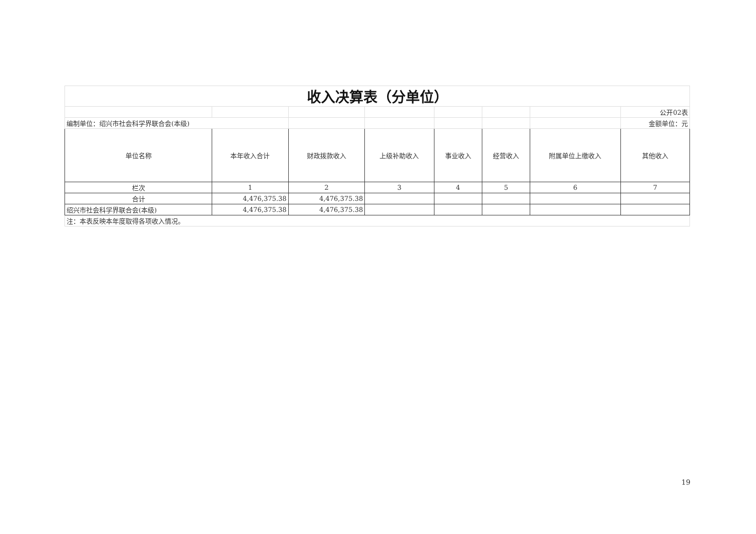| 收入决算表（分单位） | | | | | | | |
| | | | | | | | 公开02表 |
| 编制单位：绍兴市社会科学界联合会(本级) | | | | | | | 金额单位：元 |
| 单位名称 | 本年收入合计 | 财政拨款收入 | 上级补助收入 | 事业收入 | 经营收入 | 附属单位上缴收入 | 其他收入 |
| 栏次 | 1 | 2 | 3 | 4 | 5 | 6 | 7 |
| 合计 | 4,476,375.38 | 4,476,375.38 | | | | | |
| 绍兴市社会科学界联合会(本级) | 4,476,375.38 | 4,476,375.38 | | | | | |
| 注：本表反映本年度取得各项收入情况。 | | | | | | | |
19